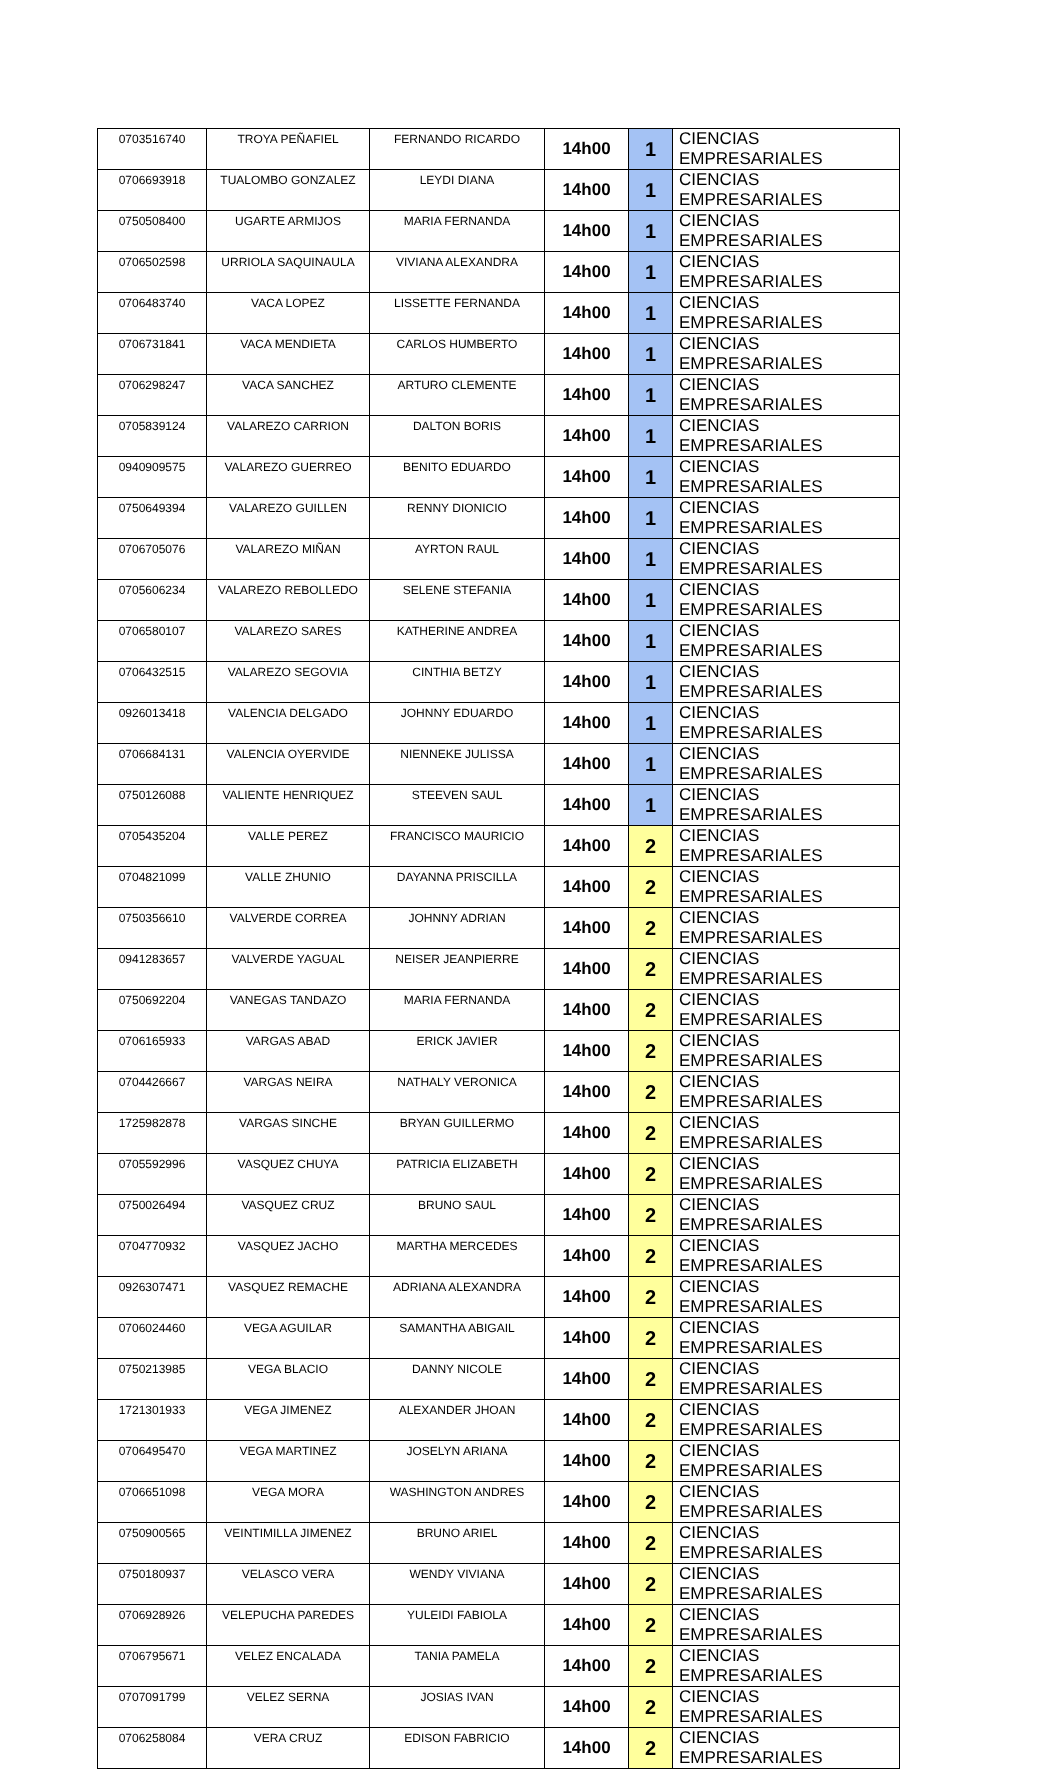| 0703516740 | TROYA PEÑAFIEL | FERNANDO RICARDO | 14h00 | 1 | CIENCIAS EMPRESARIALES |
| 0706693918 | TUALOMBO GONZALEZ | LEYDI DIANA | 14h00 | 1 | CIENCIAS EMPRESARIALES |
| 0750508400 | UGARTE ARMIJOS | MARIA FERNANDA | 14h00 | 1 | CIENCIAS EMPRESARIALES |
| 0706502598 | URRIOLA SAQUINAULA | VIVIANA ALEXANDRA | 14h00 | 1 | CIENCIAS EMPRESARIALES |
| 0706483740 | VACA LOPEZ | LISSETTE FERNANDA | 14h00 | 1 | CIENCIAS EMPRESARIALES |
| 0706731841 | VACA MENDIETA | CARLOS HUMBERTO | 14h00 | 1 | CIENCIAS EMPRESARIALES |
| 0706298247 | VACA SANCHEZ | ARTURO CLEMENTE | 14h00 | 1 | CIENCIAS EMPRESARIALES |
| 0705839124 | VALAREZO CARRION | DALTON BORIS | 14h00 | 1 | CIENCIAS EMPRESARIALES |
| 0940909575 | VALAREZO GUERREO | BENITO EDUARDO | 14h00 | 1 | CIENCIAS EMPRESARIALES |
| 0750649394 | VALAREZO GUILLEN | RENNY DIONICIO | 14h00 | 1 | CIENCIAS EMPRESARIALES |
| 0706705076 | VALAREZO MIÑAN | AYRTON RAUL | 14h00 | 1 | CIENCIAS EMPRESARIALES |
| 0705606234 | VALAREZO REBOLLEDO | SELENE STEFANIA | 14h00 | 1 | CIENCIAS EMPRESARIALES |
| 0706580107 | VALAREZO SARES | KATHERINE ANDREA | 14h00 | 1 | CIENCIAS EMPRESARIALES |
| 0706432515 | VALAREZO SEGOVIA | CINTHIA BETZY | 14h00 | 1 | CIENCIAS EMPRESARIALES |
| 0926013418 | VALENCIA DELGADO | JOHNNY EDUARDO | 14h00 | 1 | CIENCIAS EMPRESARIALES |
| 0706684131 | VALENCIA OYERVIDE | NIENNEKE JULISSA | 14h00 | 1 | CIENCIAS EMPRESARIALES |
| 0750126088 | VALIENTE HENRIQUEZ | STEEVEN SAUL | 14h00 | 1 | CIENCIAS EMPRESARIALES |
| 0705435204 | VALLE PEREZ | FRANCISCO MAURICIO | 14h00 | 2 | CIENCIAS EMPRESARIALES |
| 0704821099 | VALLE ZHUNIO | DAYANNA PRISCILLA | 14h00 | 2 | CIENCIAS EMPRESARIALES |
| 0750356610 | VALVERDE CORREA | JOHNNY ADRIAN | 14h00 | 2 | CIENCIAS EMPRESARIALES |
| 0941283657 | VALVERDE YAGUAL | NEISER JEANPIERRE | 14h00 | 2 | CIENCIAS EMPRESARIALES |
| 0750692204 | VANEGAS TANDAZO | MARIA FERNANDA | 14h00 | 2 | CIENCIAS EMPRESARIALES |
| 0706165933 | VARGAS ABAD | ERICK JAVIER | 14h00 | 2 | CIENCIAS EMPRESARIALES |
| 0704426667 | VARGAS NEIRA | NATHALY VERONICA | 14h00 | 2 | CIENCIAS EMPRESARIALES |
| 1725982878 | VARGAS SINCHE | BRYAN GUILLERMO | 14h00 | 2 | CIENCIAS EMPRESARIALES |
| 0705592996 | VASQUEZ CHUYA | PATRICIA ELIZABETH | 14h00 | 2 | CIENCIAS EMPRESARIALES |
| 0750026494 | VASQUEZ CRUZ | BRUNO SAUL | 14h00 | 2 | CIENCIAS EMPRESARIALES |
| 0704770932 | VASQUEZ JACHO | MARTHA MERCEDES | 14h00 | 2 | CIENCIAS EMPRESARIALES |
| 0926307471 | VASQUEZ REMACHE | ADRIANA ALEXANDRA | 14h00 | 2 | CIENCIAS EMPRESARIALES |
| 0706024460 | VEGA AGUILAR | SAMANTHA ABIGAIL | 14h00 | 2 | CIENCIAS EMPRESARIALES |
| 0750213985 | VEGA BLACIO | DANNY NICOLE | 14h00 | 2 | CIENCIAS EMPRESARIALES |
| 1721301933 | VEGA JIMENEZ | ALEXANDER JHOAN | 14h00 | 2 | CIENCIAS EMPRESARIALES |
| 0706495470 | VEGA MARTINEZ | JOSELYN ARIANA | 14h00 | 2 | CIENCIAS EMPRESARIALES |
| 0706651098 | VEGA MORA | WASHINGTON ANDRES | 14h00 | 2 | CIENCIAS EMPRESARIALES |
| 0750900565 | VEINTIMILLA JIMENEZ | BRUNO ARIEL | 14h00 | 2 | CIENCIAS EMPRESARIALES |
| 0750180937 | VELASCO VERA | WENDY VIVIANA | 14h00 | 2 | CIENCIAS EMPRESARIALES |
| 0706928926 | VELEPUCHA PAREDES | YULEIDI FABIOLA | 14h00 | 2 | CIENCIAS EMPRESARIALES |
| 0706795671 | VELEZ ENCALADA | TANIA PAMELA | 14h00 | 2 | CIENCIAS EMPRESARIALES |
| 0707091799 | VELEZ SERNA | JOSIAS IVAN | 14h00 | 2 | CIENCIAS EMPRESARIALES |
| 0706258084 | VERA CRUZ | EDISON FABRICIO | 14h00 | 2 | CIENCIAS EMPRESARIALES |